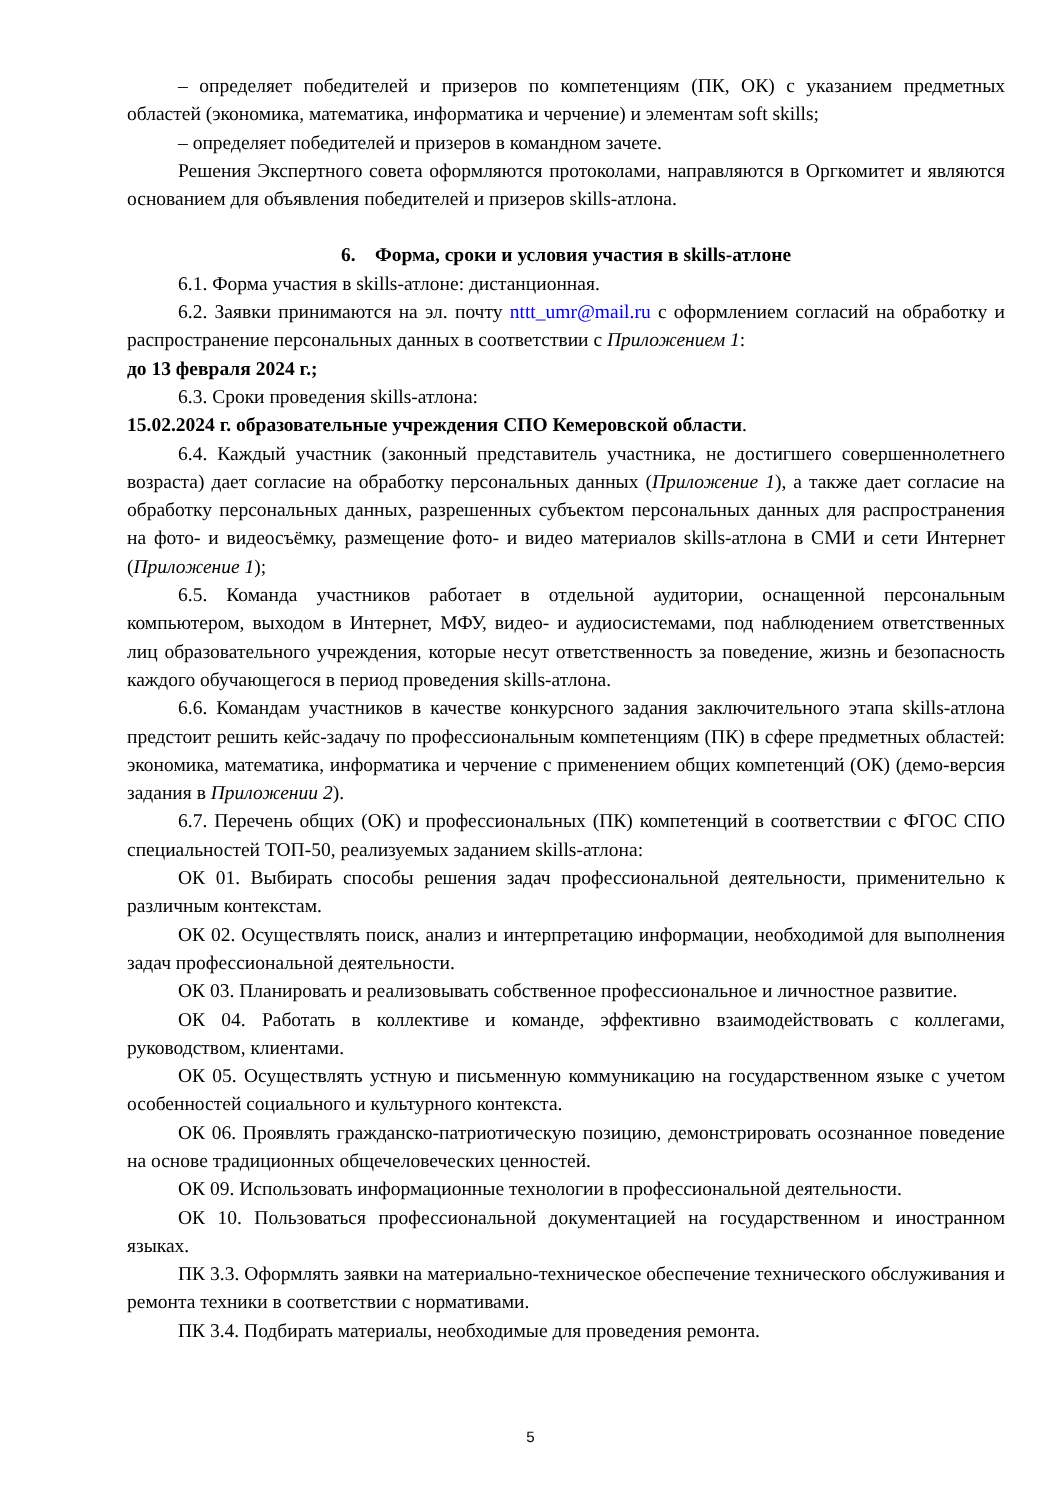– определяет победителей и призеров по компетенциям (ПК, ОК) с указанием предметных областей (экономика, математика, информатика и черчение) и элементам soft skills;
– определяет победителей и призеров в командном зачете.
Решения Экспертного совета оформляются протоколами, направляются в Оргкомитет и являются основанием для объявления победителей и призеров skills-атлона.
6. Форма, сроки и условия участия в skills-атлоне
6.1. Форма участия в skills-атлоне: дистанционная.
6.2. Заявки принимаются на эл. почту nttt_umr@mail.ru с оформлением согласий на обработку и распространение персональных данных в соответствии с Приложением 1:
до 13 февраля 2024 г.;
6.3. Сроки проведения skills-атлона:
15.02.2024 г. образовательные учреждения СПО Кемеровской области.
6.4. Каждый участник (законный представитель участника, не достигшего совершеннолетнего возраста) дает согласие на обработку персональных данных (Приложение 1), а также дает согласие на обработку персональных данных, разрешенных субъектом персональных данных для распространения на фото- и видеосъёмку, размещение фото- и видео материалов skills-атлона в СМИ и сети Интернет (Приложение 1);
6.5. Команда участников работает в отдельной аудитории, оснащенной персональным компьютером, выходом в Интернет, МФУ, видео- и аудиосистемами, под наблюдением ответственных лиц образовательного учреждения, которые несут ответственность за поведение, жизнь и безопасность каждого обучающегося в период проведения skills-атлона.
6.6. Командам участников в качестве конкурсного задания заключительного этапа skills-атлона предстоит решить кейс-задачу по профессиональным компетенциям (ПК) в сфере предметных областей: экономика, математика, информатика и черчение с применением общих компетенций (ОК) (демо-версия задания в Приложении 2).
6.7. Перечень общих (ОК) и профессиональных (ПК) компетенций в соответствии с ФГОС СПО специальностей ТОП-50, реализуемых заданием skills-атлона:
ОК 01. Выбирать способы решения задач профессиональной деятельности, применительно к различным контекстам.
ОК 02. Осуществлять поиск, анализ и интерпретацию информации, необходимой для выполнения задач профессиональной деятельности.
ОК 03. Планировать и реализовывать собственное профессиональное и личностное развитие.
ОК 04. Работать в коллективе и команде, эффективно взаимодействовать с коллегами, руководством, клиентами.
ОК 05. Осуществлять устную и письменную коммуникацию на государственном языке с учетом особенностей социального и культурного контекста.
ОК 06. Проявлять гражданско-патриотическую позицию, демонстрировать осознанное поведение на основе традиционных общечеловеческих ценностей.
ОК 09. Использовать информационные технологии в профессиональной деятельности.
ОК 10. Пользоваться профессиональной документацией на государственном и иностранном языках.
ПК 3.3. Оформлять заявки на материально-техническое обеспечение технического обслуживания и ремонта техники в соответствии с нормативами.
ПК 3.4. Подбирать материалы, необходимые для проведения ремонта.
5